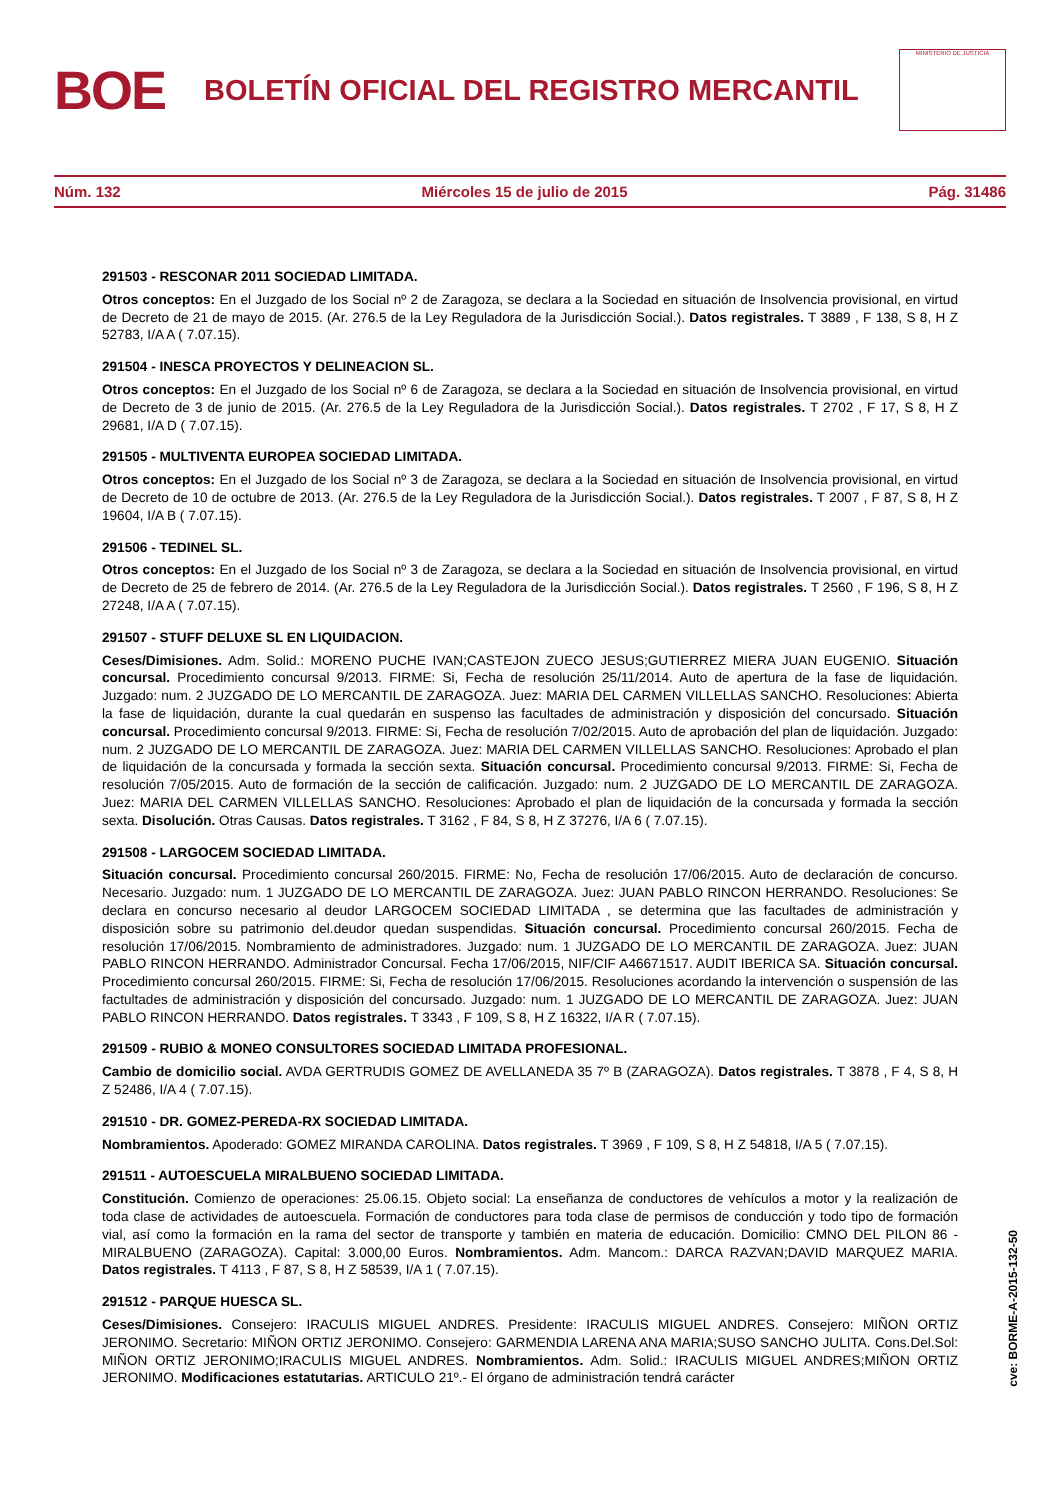BOE
BOLETÍN OFICIAL DEL REGISTRO MERCANTIL
MINISTERIO DE JUSTICIA
Núm. 132 Miércoles 15 de julio de 2015 Pág. 31486
291503 - RESCONAR 2011 SOCIEDAD LIMITADA.
Otros conceptos: En el Juzgado de los Social nº 2 de Zaragoza, se declara a la Sociedad en situación de Insolvencia provisional, en virtud de Decreto de 21 de mayo de 2015. (Ar. 276.5 de la Ley Reguladora de la Jurisdicción Social.). Datos registrales. T 3889 , F 138, S 8, H Z 52783, I/A A ( 7.07.15).
291504 - INESCA PROYECTOS Y DELINEACION SL.
Otros conceptos: En el Juzgado de los Social nº 6 de Zaragoza, se declara a la Sociedad en situación de Insolvencia provisional, en virtud de Decreto de 3 de junio de 2015. (Ar. 276.5 de la Ley Reguladora de la Jurisdicción Social.). Datos registrales. T 2702 , F 17, S 8, H Z 29681, I/A D ( 7.07.15).
291505 - MULTIVENTA EUROPEA SOCIEDAD LIMITADA.
Otros conceptos: En el Juzgado de los Social nº 3 de Zaragoza, se declara a la Sociedad en situación de Insolvencia provisional, en virtud de Decreto de 10 de octubre de 2013. (Ar. 276.5 de la Ley Reguladora de la Jurisdicción Social.). Datos registrales. T 2007 , F 87, S 8, H Z 19604, I/A B ( 7.07.15).
291506 - TEDINEL SL.
Otros conceptos: En el Juzgado de los Social nº 3 de Zaragoza, se declara a la Sociedad en situación de Insolvencia provisional, en virtud de Decreto de 25 de febrero de 2014. (Ar. 276.5 de la Ley Reguladora de la Jurisdicción Social.). Datos registrales. T 2560 , F 196, S 8, H Z 27248, I/A A ( 7.07.15).
291507 - STUFF DELUXE SL EN LIQUIDACION.
Ceses/Dimisiones. Adm. Solid.: MORENO PUCHE IVAN;CASTEJON ZUECO JESUS;GUTIERREZ MIERA JUAN EUGENIO. Situación concursal. Procedimiento concursal 9/2013. FIRME: Si, Fecha de resolución 25/11/2014. Auto de apertura de la fase de liquidación. Juzgado: num. 2 JUZGADO DE LO MERCANTIL DE ZARAGOZA. Juez: MARIA DEL CARMEN VILLELLAS SANCHO. Resoluciones: Abierta la fase de liquidación, durante la cual quedarán en suspenso las facultades de administración y disposición del concursado. Situación concursal. Procedimiento concursal 9/2013. FIRME: Si, Fecha de resolución 7/02/2015. Auto de aprobación del plan de liquidación. Juzgado: num. 2 JUZGADO DE LO MERCANTIL DE ZARAGOZA. Juez: MARIA DEL CARMEN VILLELLAS SANCHO. Resoluciones: Aprobado el plan de liquidación de la concursada y formada la sección sexta. Situación concursal. Procedimiento concursal 9/2013. FIRME: Si, Fecha de resolución 7/05/2015. Auto de formación de la sección de calificación. Juzgado: num. 2 JUZGADO DE LO MERCANTIL DE ZARAGOZA. Juez: MARIA DEL CARMEN VILLELLAS SANCHO. Resoluciones: Aprobado el plan de liquidación de la concursada y formada la sección sexta. Disolución. Otras Causas. Datos registrales. T 3162 , F 84, S 8, H Z 37276, I/A 6 ( 7.07.15).
291508 - LARGOCEM SOCIEDAD LIMITADA.
Situación concursal. Procedimiento concursal 260/2015. FIRME: No, Fecha de resolución 17/06/2015. Auto de declaración de concurso. Necesario. Juzgado: num. 1 JUZGADO DE LO MERCANTIL DE ZARAGOZA. Juez: JUAN PABLO RINCON HERRANDO. Resoluciones: Se declara en concurso necesario al deudor LARGOCEM SOCIEDAD LIMITADA , se determina que las facultades de administración y disposición sobre su patrimonio del.deudor quedan suspendidas. Situación concursal. Procedimiento concursal 260/2015. Fecha de resolución 17/06/2015. Nombramiento de administradores. Juzgado: num. 1 JUZGADO DE LO MERCANTIL DE ZARAGOZA. Juez: JUAN PABLO RINCON HERRANDO. Administrador Concursal. Fecha 17/06/2015, NIF/CIF A46671517. AUDIT IBERICA SA. Situación concursal. Procedimiento concursal 260/2015. FIRME: Si, Fecha de resolución 17/06/2015. Resoluciones acordando la intervención o suspensión de las factultades de administración y disposición del concursado. Juzgado: num. 1 JUZGADO DE LO MERCANTIL DE ZARAGOZA. Juez: JUAN PABLO RINCON HERRANDO. Datos registrales. T 3343 , F 109, S 8, H Z 16322, I/A R ( 7.07.15).
291509 - RUBIO & MONEO CONSULTORES SOCIEDAD LIMITADA PROFESIONAL.
Cambio de domicilio social. AVDA GERTRUDIS GOMEZ DE AVELLANEDA 35 7º B (ZARAGOZA). Datos registrales. T 3878 , F 4, S 8, H Z 52486, I/A 4 ( 7.07.15).
291510 - DR. GOMEZ-PEREDA-RX SOCIEDAD LIMITADA.
Nombramientos. Apoderado: GOMEZ MIRANDA CAROLINA. Datos registrales. T 3969 , F 109, S 8, H Z 54818, I/A 5 ( 7.07.15).
291511 - AUTOESCUELA MIRALBUENO SOCIEDAD LIMITADA.
Constitución. Comienzo de operaciones: 25.06.15. Objeto social: La enseñanza de conductores de vehículos a motor y la realización de toda clase de actividades de autoescuela. Formación de conductores para toda clase de permisos de conducción y todo tipo de formación vial, así como la formación en la rama del sector de transporte y también en materia de educación. Domicilio: CMNO DEL PILON 86 - MIRALBUENO (ZARAGOZA). Capital: 3.000,00 Euros. Nombramientos. Adm. Mancom.: DARCA RAZVAN;DAVID MARQUEZ MARIA. Datos registrales. T 4113 , F 87, S 8, H Z 58539, I/A 1 ( 7.07.15).
291512 - PARQUE HUESCA SL.
Ceses/Dimisiones. Consejero: IRACULIS MIGUEL ANDRES. Presidente: IRACULIS MIGUEL ANDRES. Consejero: MIÑON ORTIZ JERONIMO. Secretario: MIÑON ORTIZ JERONIMO. Consejero: GARMENDIA LARENA ANA MARIA;SUSO SANCHO JULITA. Cons.Del.Sol: MIÑON ORTIZ JERONIMO;IRACULIS MIGUEL ANDRES. Nombramientos. Adm. Solid.: IRACULIS MIGUEL ANDRES;MIÑON ORTIZ JERONIMO. Modificaciones estatutarias. ARTICULO 21º.- El órgano de administración tendrá carácter
cve: BORME-A-2015-132-50